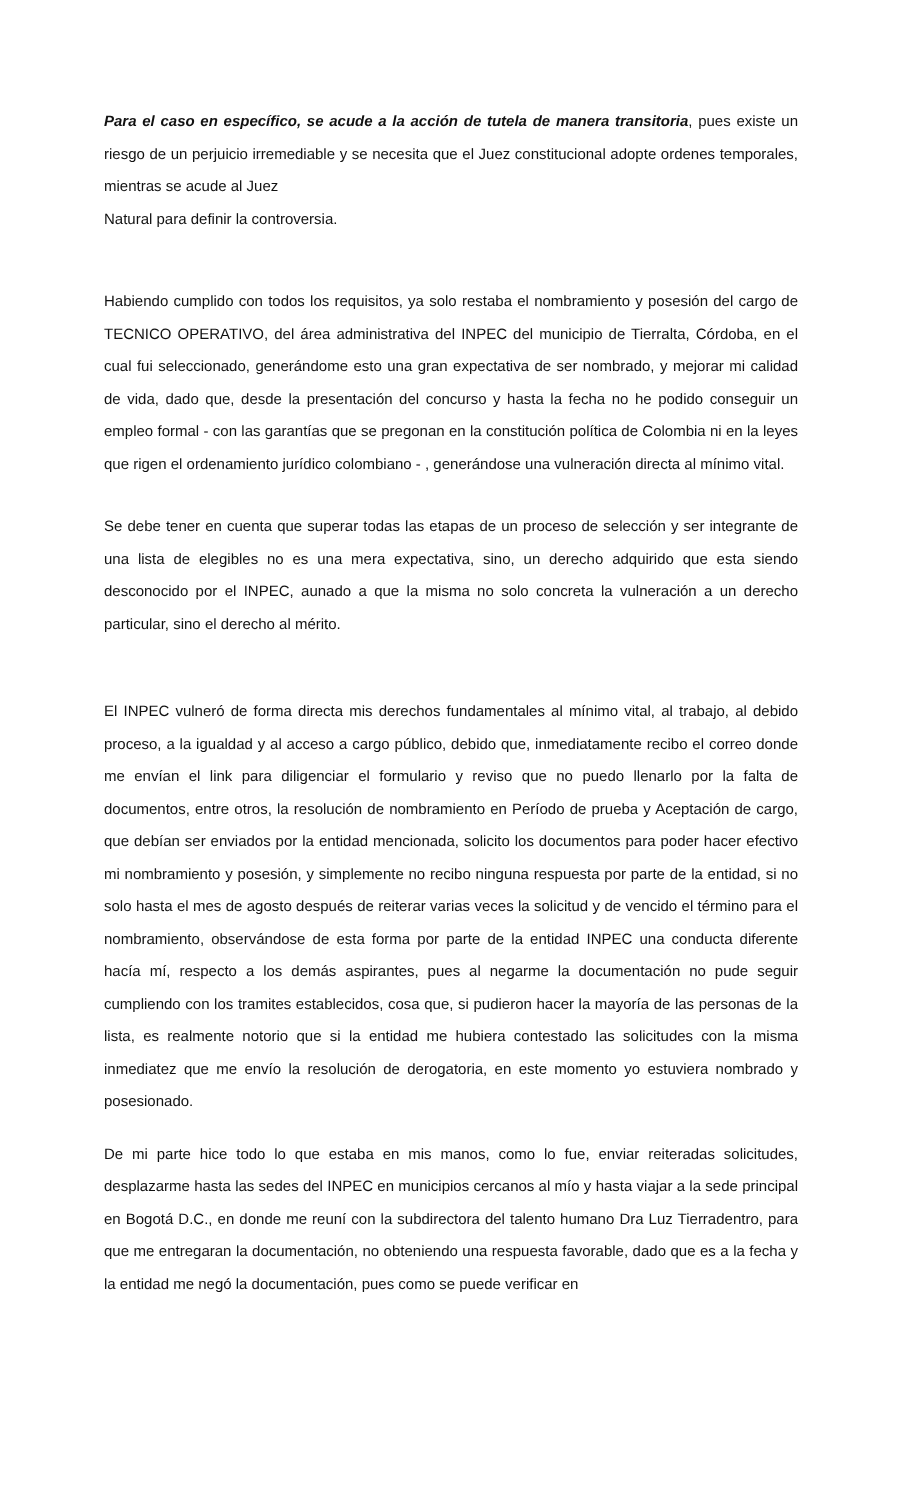Para el caso en específico, se acude a la acción de tutela de manera transitoria, pues existe un riesgo de un perjuicio irremediable y se necesita que el Juez constitucional adopte ordenes temporales, mientras se acude al Juez
Natural para definir la controversia.
Habiendo cumplido con todos los requisitos, ya solo restaba el nombramiento y posesión del cargo de TECNICO OPERATIVO, del área administrativa del INPEC del municipio de Tierralta, Córdoba, en el cual fui seleccionado, generándome esto una gran expectativa de ser nombrado, y mejorar mi calidad de vida, dado que, desde la presentación del concurso y hasta la fecha no he podido conseguir un empleo formal - con las garantías que se pregonan en la constitución política de Colombia ni en la leyes que rigen el ordenamiento jurídico colombiano - , generándose una vulneración directa al mínimo vital.
Se debe tener en cuenta que superar todas las etapas de un proceso de selección y ser integrante de una lista de elegibles no es una mera expectativa, sino, un derecho adquirido que esta siendo desconocido por el INPEC, aunado a que la misma no solo concreta la vulneración a un derecho particular, sino el derecho al mérito.
El INPEC vulneró de forma directa mis derechos fundamentales al mínimo vital, al trabajo, al debido proceso, a la igualdad y al acceso a cargo público, debido que, inmediatamente recibo el correo donde me envían el link para diligenciar el formulario y reviso que no puedo llenarlo por la falta de documentos, entre otros, la resolución de nombramiento en Período de prueba y Aceptación de cargo, que debían ser enviados por la entidad mencionada, solicito los documentos para poder hacer efectivo mi nombramiento y posesión, y simplemente no recibo ninguna respuesta por parte de la entidad, si no solo hasta el mes de agosto después de reiterar varias veces la solicitud y de vencido el término para el nombramiento, observándose de esta forma por parte de la entidad INPEC una conducta diferente hacía mí, respecto a los demás aspirantes, pues al negarme la documentación no pude seguir cumpliendo con los tramites establecidos, cosa que, si pudieron hacer la mayoría de las personas de la lista, es realmente notorio que si la entidad me hubiera contestado las solicitudes con la misma inmediatez que me envío la resolución de derogatoria, en este momento yo estuviera nombrado y posesionado.
De mi parte hice todo lo que estaba en mis manos, como lo fue, enviar reiteradas solicitudes, desplazarme hasta las sedes del INPEC en municipios cercanos al mío y hasta viajar a la sede principal en Bogotá D.C., en donde me reuní con la subdirectora del talento humano Dra Luz Tierradentro, para que me entregaran la documentación, no obteniendo una respuesta favorable, dado que es a la fecha y la entidad me negó la documentación, pues como se puede verificar en